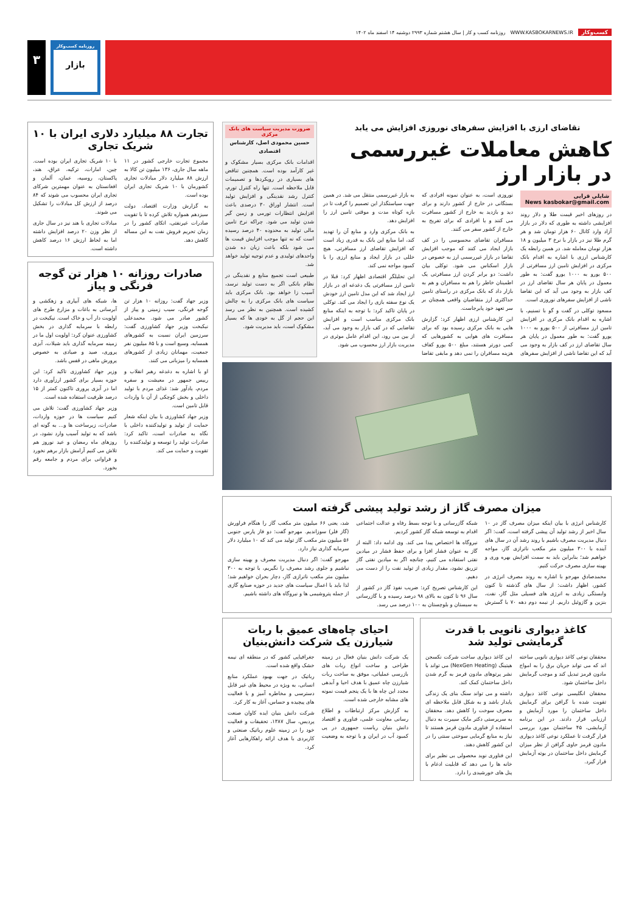کسب‌وکار WWW.KASBOKARNEWS.IR روزنامه کسب و کار | سال هشتم شماره ۲۹۹۳ دوشنبه ۱۴ اسفند ماه ۱۴۰۲
روزنامه کسب‌وکار
بازار
۳
تقاضای ارزی با افزایش سفرهای نوروزی افزایش می یابد
کاهش معاملات غیررسمی در بازار ارز
شایلی قرایی
News kasbokar@gmail.com
در روزهای اخیر قیمت طلا و دلار روند افزایشی داشته به طوری که دلار در بازار آزاد وارد کانال ۶۰ هزار تومان شد و هر گرم طلا نیز در بازار با نرخ ۳ میلیون و ۱۸ هزار تومان معامله شد. در همین رابطه یک کارشناس ارزی با اشاره به اقدام بانک مرکزی در افزایش تامین ارز مسافرتی از ۵۰۰ یورو به ۱۰۰۰ یورو گفت: به طور معمول در پایان هر سال تقاضای ارز در کف بازار به وجود می آید که این تقاضا ناشی از افزایش سفرهای نوروزی است.
مسعود توکلی در گفت و گو با تسنیم، با اشاره به اقدام بانک مرکزی در افزایش تامین ارز مسافرتی از ۵۰۰ یورو به ۱۰۰۰ یورو گفت: به طور معمول در پایان هر سال تقاضای ارز در کف بازار به وجود می آید که این تقاضا ناشی از افزایش سفرهای نوروزی است، به عنوان نمونه افرادی که بستگانی در خارج از کشور دارند و برای دید و بازدید به خارج از کشور مسافرت می کنند و یا افرادی که برای تفریح به خارج از کشور سفر می کنند.
مسافران تقاضای محسوسی را در کف بازار ایجاد می کنند که موجب افزایش تقاضا در بازار غیررسمی ارز به خصوص در بازار اسکناس می شود. توکلی بیان داشت: دو برابر کردن ارز مسافرتی یک اطمینان خاطر را هم به مسافران و هم به بازار داد که بانک مرکزی در راستای تامین حداکثری ارز متقاضیان واقعی همچنان بر سر تعهد خود پابرجاست.
این کارشناس ارزی اظهار کرد: گزارش هایی به بانک مرکزی رسیده بود که برای مسافرت های هوایی به کشورهایی که کمی دورتر هستند، مبلغ ۵۰۰ یورو کفاف هزینه مسافران را نمی دهد و مابقی تقاضا به بازار غیررسمی منتقل می شد. در همین جهت سیاستگذار این تصمیم را گرفت تا در بازه کوتاه مدت و موقتی تامین ارز را افزایش دهد.
به بانک مرکزی وارد و منابع آن را تهدید کند، اما منابع این بانک به قدری زیاد است که افزایش تقاضای ارز مسافرتی، هیچ خللی در بازار ایجاد و منابع ارزی را با کمبود مواجه نمی کند.
این تحلیلگر اقتصادی اظهار کرد: قبلا در تامین ارز مسافرتی یک دغدغه ای در بازار ارز ایجاد شد که این مدل تامین ارز خودش یک نوع سفته بازی را ایجاد می کند. توکلی در پایان تاکید کرد: با توجه به اینکه منابع بانک مرکزی مناسب است و افزایش تقاضایی که در کف بازار به وجود می آید، از بین می رود، این اقدام عامل موثری در مدیریت بازار ارز محسوب می شود.
ضرورت مدیریت سیاست های بانک مرکزی
حسین محمودی اصل، کارشناس اقتصادی
اقدامات بانک مرکزی بسیار مشکوک و غیر کارآمد بوده است. همچنین تناقض های بسیاری در رویکردها و تصمیمات قابل ملاحظه است. تنها راه کنترل تورم، کنترل رشد نقدینگی و افزایش تولید است. انتشار اوراق ۳۰ درصدی باعث افزایش انتظارات تورمی و زمین گیر شدن تولید می شود. چراکه نرخ تامین مالی تولید به محدوده ۴۰ درصد رسیده است که نه تنها موجب افزایش قیمت ها می شود بلکه باعث زیان ده شدن واحدهای تولیدی و عدم توجیه تولید خواهد شد.
طبیعی است تجمیع منابع و نقدینگی در نظام بانکی اگر به دست تولید نرسد، آسیب زا خواهد بود. بانک مرکزی باید سیاست های بانک مرکزی را به چالش کشیده است. همچنین به نظر می رسد این حجم از گل به خودی ها که بسیار مشکوک است، باید مدیریت شود.
میزان مصرف گاز از رشد تولید پیشی گرفته است
کارشناس انرژی با بیان اینکه میزان مصرف گاز در ۱۰ سال اخیر از رشد تولید آن پیشی گرفته است، گفت: اگر دنبال مدیریت مصرف باشیم با روند رشد آن در سال های آینده با ۳۰۰ میلیون متر مکعب ناترازی گاز، مواجه خواهیم شد؛ بنابراین باید به سمت افزایش بهره وری و بهینه سازی مصرف حرکت کنیم.
محمدصادق مهرجو با اشاره به روند مصرف انرژی در کشور، اظهار داشت: از سال های گذشته تا کنون وابستگی زیادی به انرژی های فسیلی مثل گاز، نفت، بنزین و گازوئیل داریم. از نیمه دوم دهه ۷۰ با گسترش شبکه گازرسانی و با توجه بسط رفاه و عدالت اجتماعی اقدام به توسعه شبکه گاز کشور کردیم.
نیروگاه ها اختصاص پیدا می کند. وی ادامه داد: البته از گاز به عنوان فشار افزا و برای حفظ فشار در میادین نفتی استفاده می کنیم، چنانچه اگر به میادین نفتی گاز تزریق نشود، مقدار زیادی از تولید نفت را از دست می دهیم.
این کارشناس تصریح کرد: ضریب نفوذ گاز در کشور از سال ۹۶ تا کنون به بالای ۹۸ درصد رسیده و با گازرسانی به سیستان و بلوچستان به ۱۰۰ درصد می رسد.
شد، یعنی ۶۶ میلیون متر مکعب گاز را هنگام فراورش (گاز فلر) سوزاندیم. مهرجو گفت: دو فاز پارس جنوبی ۵۶ میلیون متر مکعب گاز تولید می کند که ۱۰ میلیارد دلار سرمایه گذاری نیاز دارد.
مهرجو گفت: اگر دنبال مدیریت مصرف و بهینه سازی نباشیم و جلوی رشد مصرف را نگیریم، با توجه به ۳۰۰ میلیون متر مکعب ناترازی گاز، دچار بحران خواهیم شد؛ لذا باید با اعمال سیاست های جدید در حوزه صنایع گازی از جمله پتروشیمی ها و نیروگاه های داشته باشیم.
کاغذ دیواری نانویی با قدرت گرمایشی تولید شد
محققان نوعی کاغذ دیواری نانویی ساخته اند که می تواند جریان برق را به امواج مادون قرمز تبدیل کند و موجب گرمایش داخل ساختمان شود.
محققان انگلیسی نوعی کاغذ دیواری تقویت شده با گرافن برای گرمایش داخل ساختمان را مورد آزمایش و ارزیابی قرار دادند. در این برنامه آزمایشی، ۴۵ ساختمان مورد بررسی قرار گرفت تا عملکرد نوعی کاغذ دیواری مادون قرمز حاوی گرافن از نظر میزان گرمایش داخل ساختمان در بوته آزمایش قرار گیرد.
این کاغذ دیواری ساخت شرکت نکسجن هیتینگ (NexGen Heating) می تواند با نشر پرتوهای مادون قرمز به گرم شدن داخل ساختمان کمک کند.
داشته و می تواند سنگ بنای یک زندگی پایدار باشد و به شکل قابل ملاحظه ای مصرف سوخت را کاهش دهد. محققان به سرپرستی دکتر مایک سیبرت به دنبال استفاده از فناوری مادون قرمز هستند تا نیاز به منابع گرمایی سوختی سنتی را در این کشور کاهش دهند.
این فناوری نوید محصولی بی نظیر برای خانه ها را می دهد که قابلیت ادغام با پنل های خورشیدی را دارد.
احیای چاه‌های عمیق با ربات شیارزن یک شرکت دانش‌بنیان
یک شرکت دانش بنیان فعال در زمینه طراحی و ساخت انواع ربات های بازرسی عملیاتی، موفق به ساخت ربات شیارزن چاه عمیق با هدف احیا و آبدهی مجدد این چاه ها با یک پنجم قیمت نمونه های مشابه خارجی شده است.
به گزارش مرکز ارتباطات و اطلاع رسانی معاونت علمی، فناوری و اقتصاد دانش بنیان ریاست جمهوری در پی کمبود آب در ایران و با توجه به وضعیت جغرافیایی کشور که در منطقه ای نیمه خشک واقع شده است.
رباتیک در جهت بهبود عملکرد منابع انسانی، به ویژه در محیط های غیر قابل دسترسی و مخاطره آمیز و یا فعالیت های پیچیده و حساس، آغاز به کار کرد.
شرکت دانش بنیان ایده کاوان صنعت پردیس، سال ۱۳۸۷، تحقیقات و فعالیت خود را در زمینه علوم رباتیک صنعتی و کاربردی با هدف ارائه راهکارهایی آغاز کرد.
تجارت ۸۸ میلیارد دلاری ایران با ۱۰ شریک تجاری
مجموع تجارت خارجی کشور در ۱۱ ماهه سال جاری، ۱۳۶ میلیون تن کالا به ارزش ۸۸ میلیارد دلار مبادلات تجاری کشورمان با ۱۰ شریک تجاری ایران بوده است.
به گزارش وزارت اقتصاد، دولت سیزدهم همواره تلاش کرده تا با تقویت صادرات غیرنفتی، اتکای کشور را در زمان تحریم فروش نفت به این مساله کاهش دهد.
با ۱۰ شریک تجاری ایران بوده است. چین، امارات، ترکیه، عراق، هند، پاکستان، روسیه، عمان، آلمان و افغانستان به عنوان مهمترین شرکای تجاری ایران محسوب می شوند که ۸۴ درصد از ارزش کل مبادلات را تشکیل می شوند.
مبادلات تجاری با هند نیز در سال جاری از نظر وزن ۲۰ درصد افزایش داشته اما به لحاظ ارزش ۱۶ درصد کاهش داشته است.
صادرات روزانه ۱۰ هزار تن گوجه فرنگی و پیاز
وزیر جهاد گفت: روزانه ۱۰ هزار تن گوجه فرنگی، سیب زمینی و پیاز از کشور صادر می شود. محمدعلی نیکبخت وزیر جهاد کشاورزی گفت: سرزمین ایران نسبت به کشورهای همسایه، وسیع است و با ۸۵ میلیون نفر جمعیت، مهمانان زیادی از کشورهای همسایه را میزبانی می کنند.
او با اشاره به دغدغه رهبر انقلاب و رییس جمهور در معیشت و سفره مردم، یادآور شد: غذای مردم با تولید داخلی و بخش کوچکی از آن با واردات قابل تامین است.
وزیر جهاد کشاورزی با بیان اینکه شعار حمایت از تولید و تولیدکننده داخلی با نگاه به صادرات است، تاکید کرد: صادرات تولید را توسعه و تولیدکننده را تقویت و حمایت می کند.
ها، شبکه های آبیاری و زهکشی و آبرسانی به باغات و مزارع طرح های اولویت دار آب و خاک است. نیکبخت در رابطه با سرمایه گذاری در بخش کشاورزی عنوان کرد: اولویت اول ما در زمینه سرمایه گذاری باید شیلات، آبزی پروری، صید و صیادی به خصوص پرورش ماهی در قفس باشد.
وزیر جهاد کشاورزی تاکید کرد: این حوزه بسیار برای کشور ارزآوری دارد اما در آبزی پروری تاکنون کمتر از ۱۵ درصد ظرفیت استفاده شده است.
وزیر جهاد کشاورزی گفت: تلاش می کنیم سیاست ها در حوزه واردات، صادرات، زیرساخت ها و... به گونه ای باشد که به تولید آسیب وارد نشود، در روزهای ماه رمضان و عید نوروز هم تلاش می کنیم آرامش بازار برهم نخورد و فراوانی برای مردم و جامعه رقم بخورد.